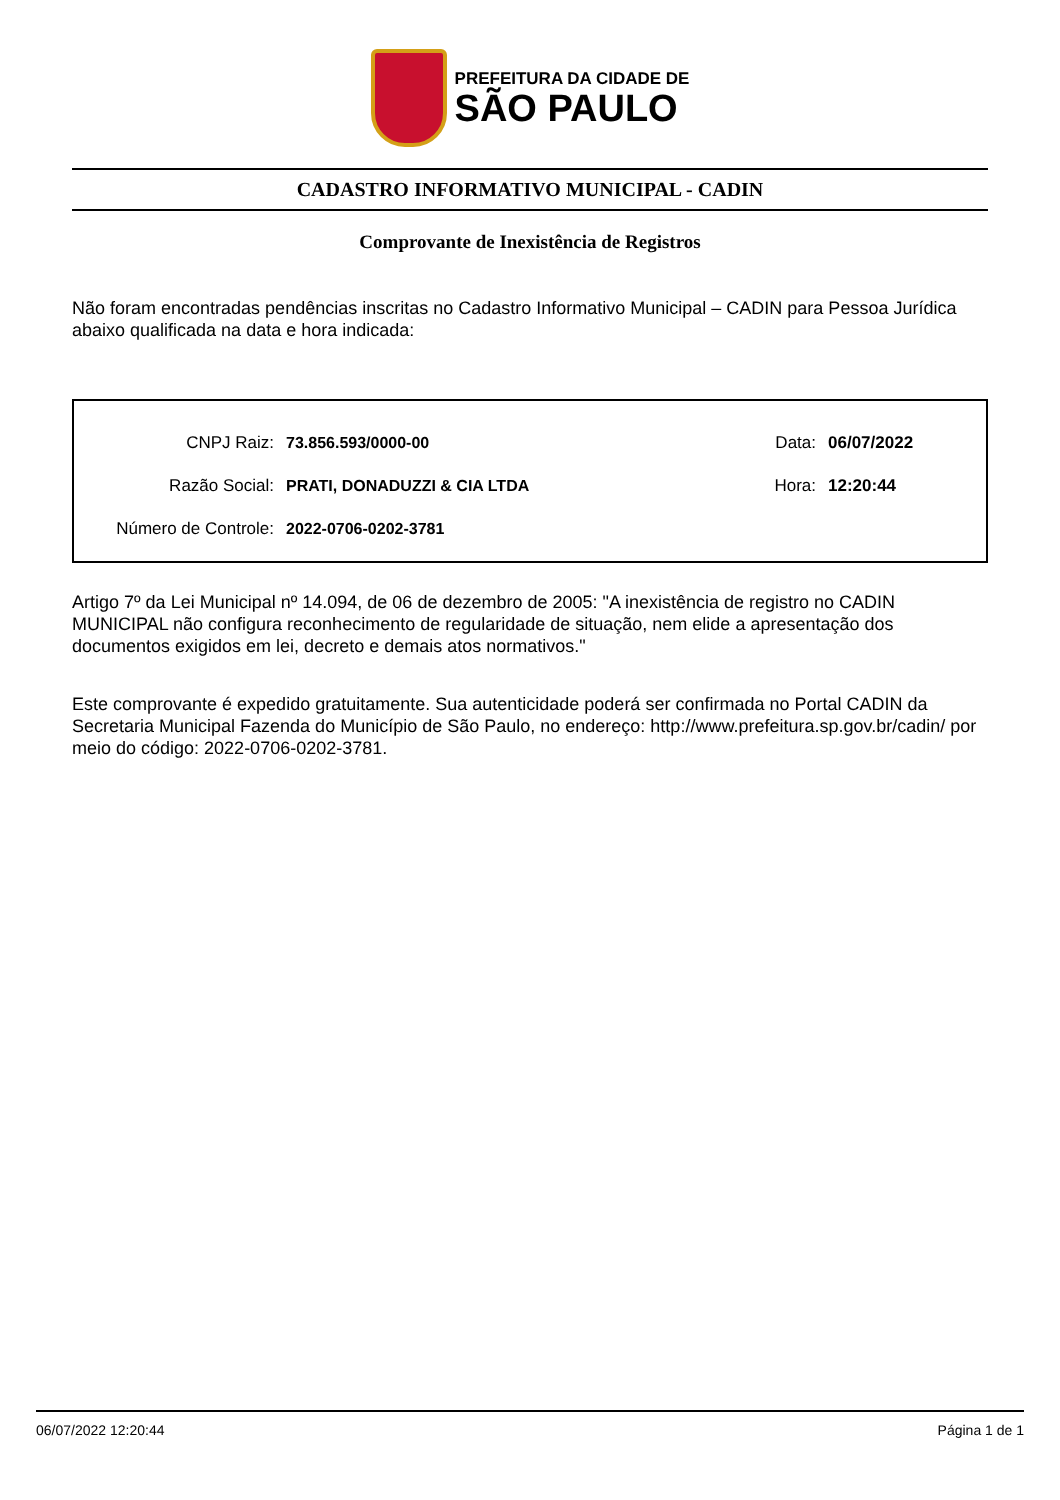PREFEITURA DA CIDADE DE
SÃO PAULO
CADASTRO INFORMATIVO MUNICIPAL - CADIN
Comprovante de Inexistência de Registros
Não foram encontradas pendências inscritas no Cadastro Informativo Municipal – CADIN para Pessoa Jurídica abaixo qualificada na data e hora indicada:
CNPJ Raiz: 73.856.593/0000-00 Data: 06/07/2022
Razão Social: PRATI, DONADUZZI & CIA LTDA Hora: 12:20:44
Número de Controle: 2022-0706-0202-3781
Artigo 7º da Lei Municipal nº 14.094, de 06 de dezembro de 2005: "A inexistência de registro no CADIN MUNICIPAL não configura reconhecimento de regularidade de situação, nem elide a apresentação dos documentos exigidos em lei, decreto e demais atos normativos."
Este comprovante é expedido gratuitamente. Sua autenticidade poderá ser confirmada no Portal CADIN da Secretaria Municipal Fazenda do Município de São Paulo, no endereço: http://www.prefeitura.sp.gov.br/cadin/ por meio do código: 2022-0706-0202-3781.
06/07/2022 12:20:44 Página 1 de 1